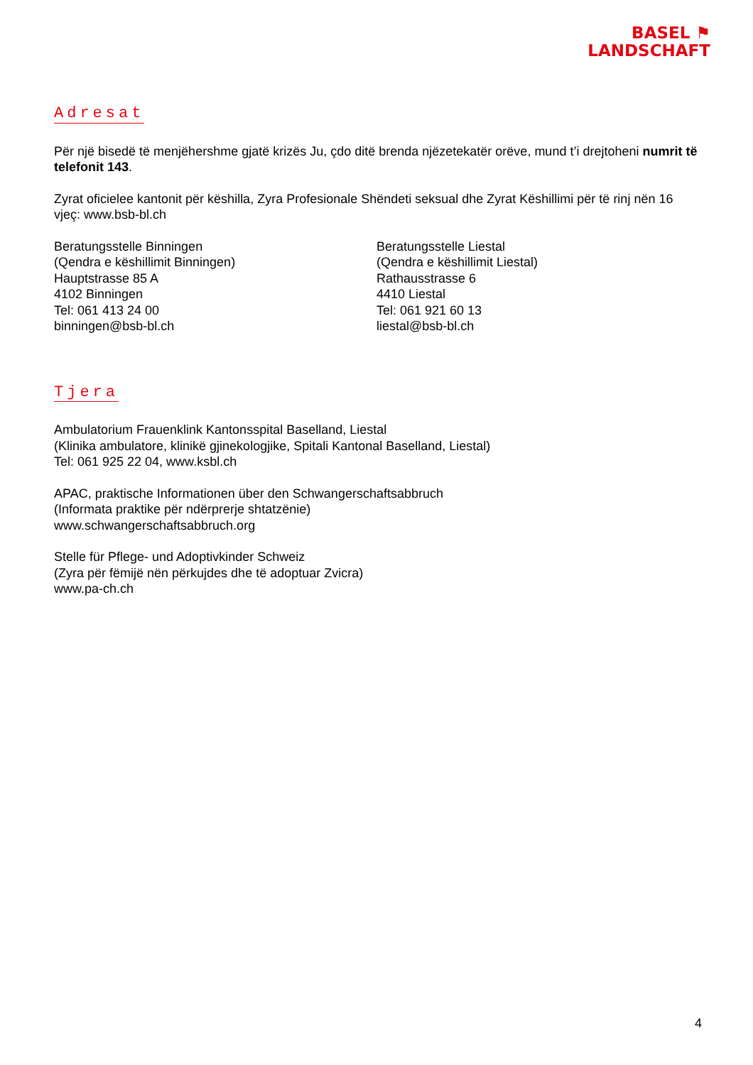BASEL ⚑
LANDSCHAFT
Adresat
Për një bisedë të menjëhershme gjatë krizës Ju, çdo ditë brenda njëzetekatër orëve, mund t’i drejtoheni numrit të telefonit 143.
Zyrat oficielee kantonit për këshilla, Zyra Profesionale Shëndeti seksual dhe Zyrat Këshillimi për të rinj nën 16 vjeç: www.bsb-bl.ch
Beratungsstelle Binningen
(Qendra e këshillimit Binningen)
Hauptstrasse 85 A
4102 Binningen
Tel: 061 413 24 00
binningen@bsb-bl.ch
Beratungsstelle Liestal
(Qendra e këshillimit Liestal)
Rathausstrasse 6
4410 Liestal
Tel: 061 921 60 13
liestal@bsb-bl.ch
Tjera
Ambulatorium Frauenklink Kantonsspital Baselland, Liestal
(Klinika ambulatore, klinikë gjinekologjike, Spitali Kantonal Baselland, Liestal)
Tel: 061 925 22 04, www.ksbl.ch
APAC, praktische Informationen über den Schwangerschaftsabbruch
(Informata praktike për ndërprerje shtatzënie)
www.schwangerschaftsabbruch.org
Stelle für Pflege- und Adoptivkinder Schweiz
(Zyra për fëmijë nën përkujdes dhe të adoptuar Zvicra)
www.pa-ch.ch
4